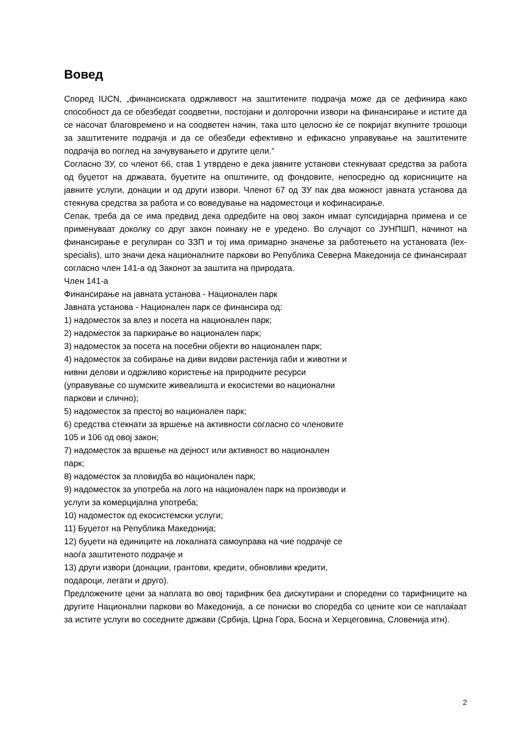Вовед
Според IUCN, „финансиската одржливост на заштитените подрачја може да се дефинира како способност да се обезбедат соодветни, постојани и долгорочни извори на финансирање и истите да се насочат благовремено и на соодветен начин, така што целосно ќе се покријат вкупните трошоци за заштитените подрачја и да се обезбеди ефективно и ефикасно управување на заштитените подрачја во поглед на зачувувањето и другите цели.“
Согласно ЗУ, со членот 66, став 1 утврдено е дека јавните установи стекнуваат средства за работа од буџетот на државата, буџетите на општините, од фондовите, непосредно од корисниците на јавните услуги, донации и од други извори. Членот 67 од ЗУ пак два можност јавната установа да стекнува средства за работа и со воведување на надоместоци и кофинасирање.
Сепак, треба да се има предвид дека одредбите на овој закон имаат супсидијарна примена и се применуваат доколку со друг закон поинаку не е уредено. Во случајот со ЈУНПШП, начинот на финансирање е регулиран со ЗЗП и тој има примарно значење за работењето на установата (lex-specialis), што значи дека националните паркови во Република Северна Македонија се финансираат согласно член 141-а од Законот за заштита на природата.
Член 141-а
Финансирање на јавната установа - Национален парк
Јавната установа - Национален парк се финансира од:
1) надоместок за влез и посета на национален парк;
2) надоместок за паркирање во национален парк;
3) надоместок за посета на посебни објекти во национален парк;
4) надоместок за собирање на диви видови растенија габи и животни и
нивни делови и одржливо користење на природните ресурси
(управување со шумските живеалишта и екосистеми во национални
паркови и слично);
5) надоместок за престој во национален парк;
6) средства стекнати за вршење на активности согласно со членовите
105 и 106 од овој закон;
7) надоместок за вршење на дејност или активност во национален
парк;
8) надоместок за пловидба во национален парк;
9) надоместок за употреба на лого на национален парк на производи и
услуги за комерцијална употреба;
10) надоместок од екосистемски услуги;
11) Буџетот на Република Македонија;
12) буџети на единиците на локалната самоуправа на чие подрачје се
наоѓа заштитеното подрачје и
13) други извори (донации, грантови, кредити, обновливи кредити,
подароци, легати и друго).
Предложените цени за наплата во овој тарифник беа дискутирани и споредени со тарифниците на другите Национални паркови во Македонија, а се пониски во споредба со цените кои се наплаќаат за истите услуги во соседните држави (Србија, Црна Гора, Босна и Херцеговина, Словенија итн).
2